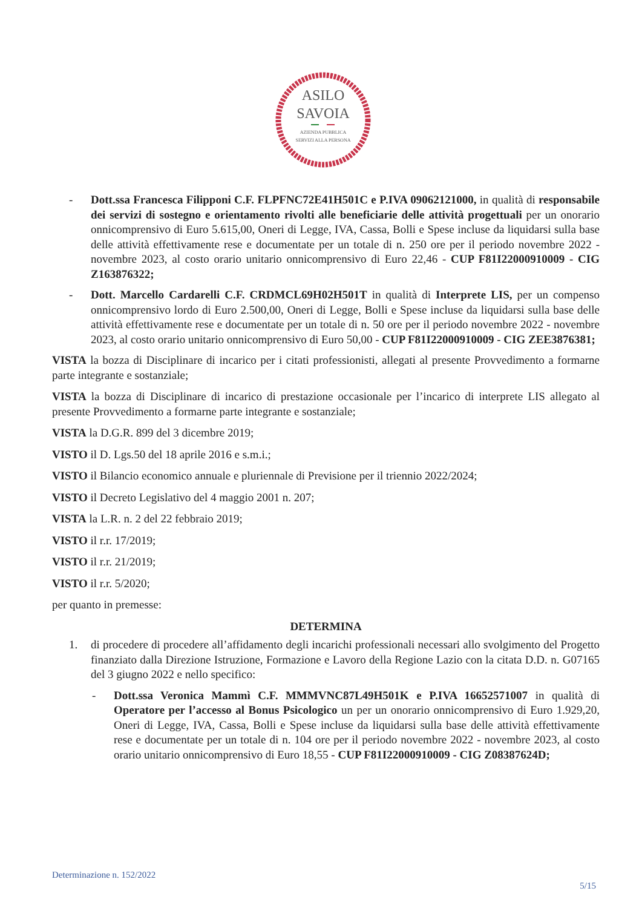ASILO
SAVOIA
AZIENDA PUBBLICA
SERVIZI ALLA PERSONA
- Dott.ssa Francesca Filipponi C.F. FLPFNC72E41H501C e P.IVA 09062121000, in qualità di responsabile dei servizi di sostegno e orientamento rivolti alle beneficiarie delle attività progettuali per un onorario onnicomprensivo di Euro 5.615,00, Oneri di Legge, IVA, Cassa, Bolli e Spese incluse da liquidarsi sulla base delle attività effettivamente rese e documentate per un totale di n. 250 ore per il periodo novembre 2022 - novembre 2023, al costo orario unitario onnicomprensivo di Euro 22,46 - CUP F81I22000910009 - CIG Z163876322;
- Dott. Marcello Cardarelli C.F. CRDMCL69H02H501T in qualità di Interprete LIS, per un compenso onnicomprensivo lordo di Euro 2.500,00, Oneri di Legge, Bolli e Spese incluse da liquidarsi sulla base delle attività effettivamente rese e documentate per un totale di n. 50 ore per il periodo novembre 2022 - novembre 2023, al costo orario unitario onnicomprensivo di Euro 50,00 - CUP F81I22000910009 - CIG ZEE3876381;
VISTA la bozza di Disciplinare di incarico per i citati professionisti, allegati al presente Provvedimento a formarne parte integrante e sostanziale;
VISTA la bozza di Disciplinare di incarico di prestazione occasionale per l’incarico di interprete LIS allegato al presente Provvedimento a formarne parte integrante e sostanziale;
VISTA la D.G.R. 899 del 3 dicembre 2019;
VISTO il D. Lgs.50 del 18 aprile 2016 e s.m.i.;
VISTO il Bilancio economico annuale e pluriennale di Previsione per il triennio 2022/2024;
VISTO il Decreto Legislativo del 4 maggio 2001 n. 207;
VISTA la L.R. n. 2 del 22 febbraio 2019;
VISTO il r.r. 17/2019;
VISTO il r.r. 21/2019;
VISTO il r.r. 5/2020;
per quanto in premesse:
DETERMINA
1. di procedere di procedere all’affidamento degli incarichi professionali necessari allo svolgimento del Progetto finanziato dalla Direzione Istruzione, Formazione e Lavoro della Regione Lazio con la citata D.D. n. G07165 del 3 giugno 2022 e nello specifico:
- Dott.ssa Veronica Mammì C.F. MMMVNC87L49H501K e P.IVA 16652571007 in qualità di Operatore per l’accesso al Bonus Psicologico un per un onorario onnicomprensivo di Euro 1.929,20, Oneri di Legge, IVA, Cassa, Bolli e Spese incluse da liquidarsi sulla base delle attività effettivamente rese e documentate per un totale di n. 104 ore per il periodo novembre 2022 - novembre 2023, al costo orario unitario onnicomprensivo di Euro 18,55 - CUP F81I22000910009 - CIG Z08387624D;
Determinazione n. 152/2022
5/15